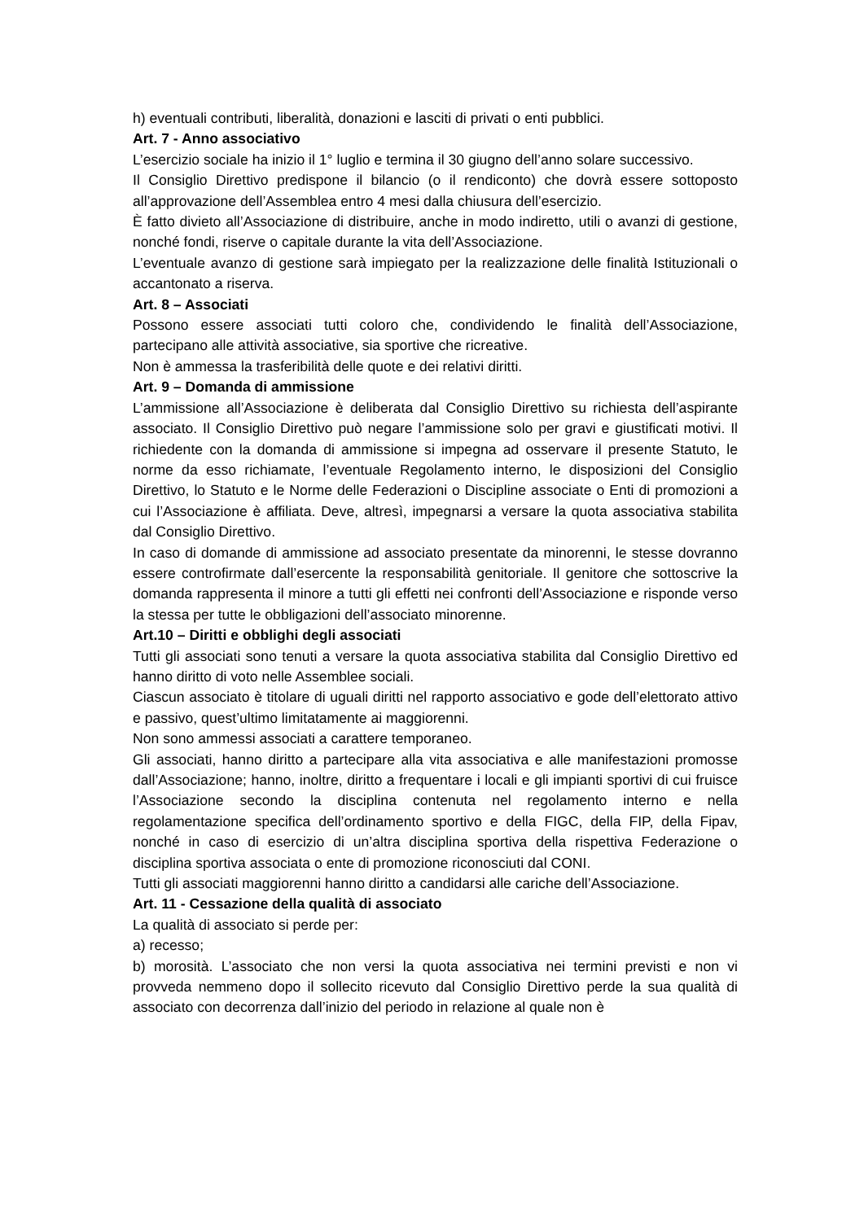h) eventuali contributi, liberalità, donazioni e lasciti di privati o enti pubblici.
Art. 7 - Anno associativo
L’esercizio sociale ha inizio il 1° luglio e termina il 30 giugno dell’anno solare successivo.
Il Consiglio Direttivo predispone il bilancio (o il rendiconto) che dovrà essere sottoposto all’approvazione dell’Assemblea entro 4 mesi dalla chiusura dell’esercizio.
È fatto divieto all’Associazione di distribuire, anche in modo indiretto, utili o avanzi di gestione, nonché fondi, riserve o capitale durante la vita dell’Associazione.
L’eventuale avanzo di gestione sarà impiegato per la realizzazione delle finalità Istituzionali o accantonato a riserva.
Art. 8 – Associati
Possono essere associati tutti coloro che, condividendo le finalità dell’Associazione, partecipano alle attività associative, sia sportive che ricreative.
Non è ammessa la trasferibilità delle quote e dei relativi diritti.
Art. 9 – Domanda di ammissione
L’ammissione all’Associazione è deliberata dal Consiglio Direttivo su richiesta dell’aspirante associato. Il Consiglio Direttivo può negare l’ammissione solo per gravi e giustificati motivi. Il richiedente con la domanda di ammissione si impegna ad osservare il presente Statuto, le norme da esso richiamate, l’eventuale Regolamento interno, le disposizioni del Consiglio Direttivo, lo Statuto e le Norme delle Federazioni o Discipline associate o Enti di promozioni a cui l’Associazione è affiliata. Deve, altresì, impegnarsi a versare la quota associativa stabilita dal Consiglio Direttivo.
In caso di domande di ammissione ad associato presentate da minorenni, le stesse dovranno essere controfirmate dall’esercente la responsabilità genitoriale. Il genitore che sottoscrive la domanda rappresenta il minore a tutti gli effetti nei confronti dell’Associazione e risponde verso la stessa per tutte le obbligazioni dell’associato minorenne.
Art.10 – Diritti e obblighi degli associati
Tutti gli associati sono tenuti a versare la quota associativa stabilita dal Consiglio Direttivo ed hanno diritto di voto nelle Assemblee sociali.
Ciascun associato è titolare di uguali diritti nel rapporto associativo e gode dell’elettorato attivo e passivo, quest’ultimo limitatamente ai maggiorenni.
Non sono ammessi associati a carattere temporaneo.
Gli associati, hanno diritto a partecipare alla vita associativa e alle manifestazioni promosse dall’Associazione; hanno, inoltre, diritto a frequentare i locali e gli impianti sportivi di cui fruisce l’Associazione secondo la disciplina contenuta nel regolamento interno e nella regolamentazione specifica dell’ordinamento sportivo e della FIGC, della FIP, della Fipav, nonché in caso di esercizio di un’altra disciplina sportiva della rispettiva Federazione o disciplina sportiva associata o ente di promozione riconosciuti dal CONI.
Tutti gli associati maggiorenni hanno diritto a candidarsi alle cariche dell’Associazione.
Art. 11 - Cessazione della qualità di associato
La qualità di associato si perde per:
a) recesso;
b) morosità. L’associato che non versi la quota associativa nei termini previsti e non vi provveda nemmeno dopo il sollecito ricevuto dal Consiglio Direttivo perde la sua qualità di associato con decorrenza dall’inizio del periodo in relazione al quale non è